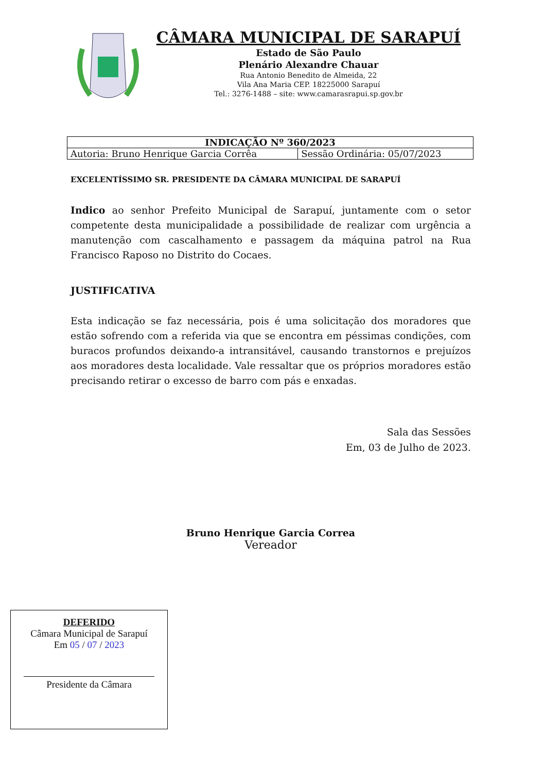CÂMARA MUNICIPAL DE SARAPUÍ
Estado de São Paulo
Plenário Alexandre Chauar
Rua Antonio Benedito de Almeida, 22
Vila Ana Maria CEP. 18225000 Sarapuí
Tel.: 3276-1488 – site: www.camarasrapui.sp.gov.br
| INDICAÇÃO Nº 360/2023 | |
| --- | --- |
| Autoria: Bruno Henrique Garcia Corrêa | Sessão Ordinária: 05/07/2023 |
EXCELENTÍSSIMO SR. PRESIDENTE DA CÂMARA MUNICIPAL DE SARAPUÍ
Indico ao senhor Prefeito Municipal de Sarapuí, juntamente com o setor competente desta municipalidade a possibilidade de realizar com urgência a manutenção com cascalhamento e passagem da máquina patrol na Rua Francisco Raposo no Distrito do Cocaes.
JUSTIFICATIVA
Esta indicação se faz necessária, pois é uma solicitação dos moradores que estão sofrendo com a referida via que se encontra em péssimas condições, com buracos profundos deixando-a intransitável, causando transtornos e prejuízos aos moradores desta localidade. Vale ressaltar que os próprios moradores estão precisando retirar o excesso de barro com pás e enxadas.
Sala das Sessões
Em, 03 de Julho de 2023.
Bruno Henrique Garcia Correa
Vereador
DEFERIDO
Câmara Municipal de Sarapuí
Em 05 / 07 / 2023
Presidente da Câmara